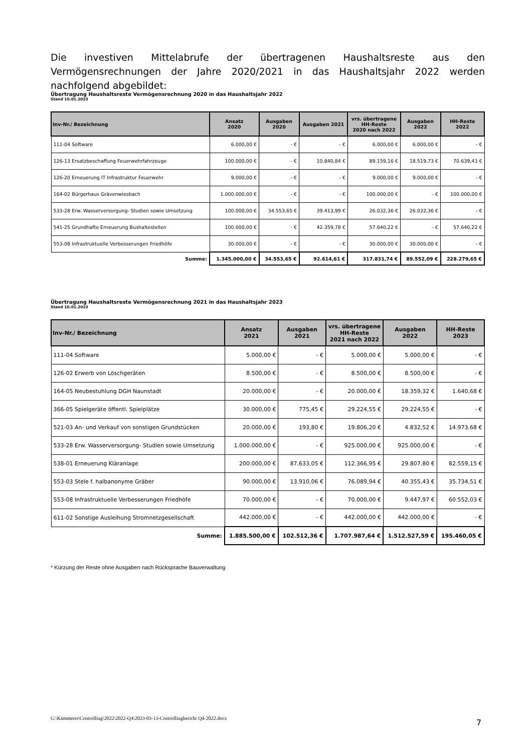Die investiven Mittelabrufe der übertragenen Haushaltsreste aus den Vermögensrechnungen der Jahre 2020/2021 in das Haushaltsjahr 2022 werden nachfolgend abgebildet:
Übertragung Haushaltsreste Vermögensrechnung 2020 in das Haushaltsjahr 2022
Stand 10.01.2023
| Inv-Nr./ Bezeichnung | Ansatz 2020 | Ausgaben 2020 | Ausgaben 2021 | vrs. übertragene HH-Reste 2020 nach 2022 | Ausgaben 2022 | HH-Reste 2022 |
| --- | --- | --- | --- | --- | --- | --- |
| 111-04 Software | 6.000,00 € | - € | - € | 6.000,00 € | 6.000,00 € | - € |
| 126-13 Ersatzbeschaffung Feuerwehrfahrzeuge | 100.000,00 € | - € | 10.840,84 € | 89.159,16 € | 18.519,73 € | 70.639,43 € |
| 126-20 Erneuerung IT Infrastruktur Feuerwehr | 9.000,00 € | - € | - € | 9.000,00 € | 9.000,00 € | - € |
| 164-02 Bürgerhaus Grävenwiesbach | 1.000.000,00 € | - € | - € | 100.000,00 € | - € | 100.000,00 € |
| 533-28 Erw. Wasserversorgung- Studien sowie Umsetzung | 100.000,00 € | 34.553,65 € | 39.413,99 € | 26.032,36 € | 26.032,36 € | - € |
| 541-25 Grundhafte Erneuerung Bushaltestellen | 100.000,00 € | - € | 42.359,78 € | 57.640,22 € | - € | 57.640,22 € |
| 553-08 Infrastruktuelle Verbesserungen Friedhöfe | 30.000,00 € | - € | - € | 30.000,00 € | 30.000,00 € | - € |
| Summe: | 1.345.000,00 € | 34.553,65 € | 92.614,61 € | 317.831,74 € | 89.552,09 € | 228.279,65 € |
Übertragung Haushaltsreste Vermögensrechnung 2021 in das Haushaltsjahr 2023
Stand 10.01.2023
| Inv-Nr./ Bezeichnung | Ansatz 2021 | Ausgaben 2021 | vrs. übertragene HH-Reste 2021 nach 2022 | Ausgaben 2022 | HH-Reste 2023 |
| --- | --- | --- | --- | --- | --- |
| 111-04 Software | 5.000,00 € | - € | 5.000,00 € | 5.000,00 € | - € |
| 126-02 Erwerb von Löschgeräten | 8.500,00 € | - € | 8.500,00 € | 8.500,00 € | - € |
| 164-05 Neubestuhlung DGH Naunstadt | 20.000,00 € | - € | 20.000,00 € | 18.359,32 € | 1.640,68 € |
| 366-05 Spielgeräte öffentl. Spielplätze | 30.000,00 € | 775,45 € | 29.224,55 € | 29.224,55 € | - € |
| 521-03 An- und Verkauf von sonstigen Grundstücken | 20.000,00 € | 193,80 € | 19.806,20 € | 4.832,52 € | 14.973,68 € |
| 533-28 Erw. Wasserversorgung- Studien sowie Umsetzung | 1.000.000,00 € | - € | 925.000,00 € | 925.000,00 € | - € |
| 538-01 Erneuerung Kläranlage | 200.000,00 € | 87.633,05 € | 112.366,95 € | 29.807,80 € | 82.559,15 € |
| 553-03 Stele f. halbanonyme Gräber | 90.000,00 € | 13.910,06 € | 76.089,94 € | 40.355,43 € | 35.734,51 € |
| 553-08 Infrastruktuelle Verbesserungen Friedhöfe | 70.000,00 € | - € | 70.000,00 € | 9.447,97 € | 60.552,03 € |
| 611-02 Sonstige Ausleihung Stromnetzgesellschaft | 442.000,00 € | - € | 442.000,00 € | 442.000,00 € | - € |
| Summe: | 1.885.500,00 € | 102.512,36 € | 1.707.987,64 € | 1.512.527,59 € | 195.460,05 € |
* Kürzung der Reste ohne Ausgaben nach Rücksprache Bauverwaltung
G:\Kämmerei\Controlling\2022\2022-Q4\2023-03-13-Controllingbericht Q4-2022.docx
7